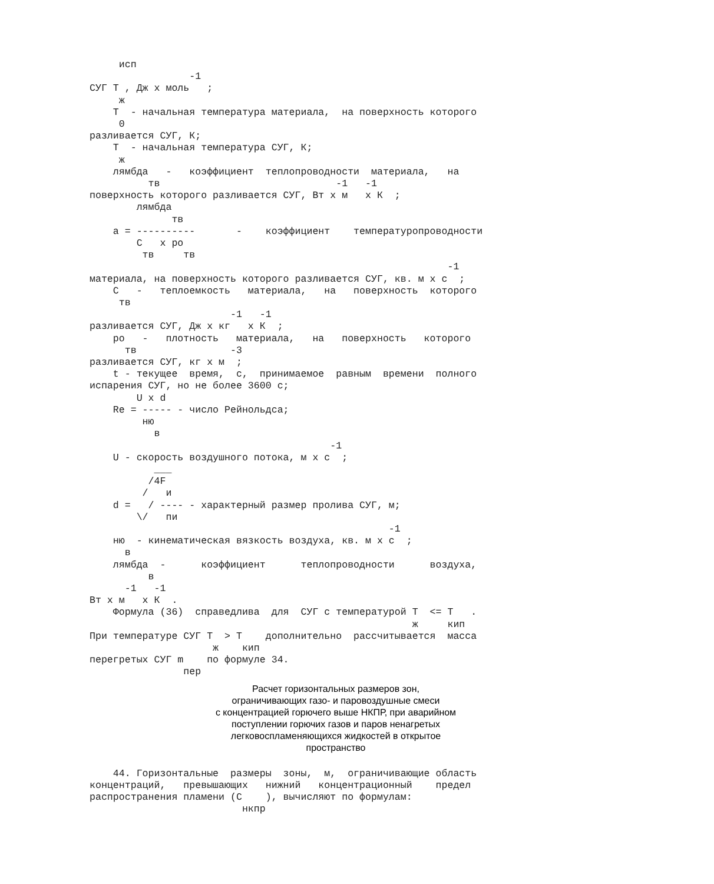исп
                 -1
СУГ Т , Дж x моль   ;
     ж
    T  - начальная температура материала,  на поверхность которого
     0
разливается СУГ, К;
    T  - начальная температура СУГ, К;
     ж
    лямбда   -   коэффициент  теплопроводности  материала,   на
          тв                              -1   -1
поверхность которого разливается СУГ, Вт x м   x К  ;
        лямбда
              тв
    a = ----------       -    коэффициент    температуропроводности
        С   x ро
         тв     тв
                                                             -1
материала, на поверхность которого разливается СУГ, кв. м x с  ;
    С   -   теплоемкость   материала,   на   поверхность  которого
     тв
                        -1   -1
разливается СУГ, Дж x кг   x К  ;
    ро   -   плотность   материала,   на   поверхность   которого
      тв                -3
разливается СУГ, кг x м  ;
    t - текущее  время,  с,  принимаемое  равным  времени  полного
испарения СУГ, но не более 3600 с;
        U x d
    Re = ----- - число Рейнольдса;
         ню
           в
                                         -1
    U - скорость воздушного потока, м x с  ;
           ___
          /4F
         /   и
    d =   / ---- - характерный размер пролива СУГ, м;
        \/   пи
                                                   -1
    ню  - кинематическая вязкость воздуха, кв. м x с  ;
      в
    лямбда  -      коэффициент      теплопроводности      воздуха,
          в
      -1   -1
Вт x м   x К  .
    Формула (36)  справедлива  для  СУГ с температурой T  <= T   .
                                                       ж     кип
При температуре СУГ T  > T    дополнительно  рассчитывается  масса
                     ж    кип
перегретых СУГ m    по формуле 34.
                пер
Расчет горизонтальных размеров зон,
ограничивающих газо- и паровоздушные смеси
с концентрацией горючего выше НКПР, при аварийном
поступлении горючих газов и паров ненагретых
легковоспламеняющихся жидкостей в открытое
пространство
    44. Горизонтальные  размеры  зоны,  м,  ограничивающие область
концентраций,   превышающих   нижний   концентрационный    предел
распространения пламени (С    ), вычисляют по формулам:
                          нкпр